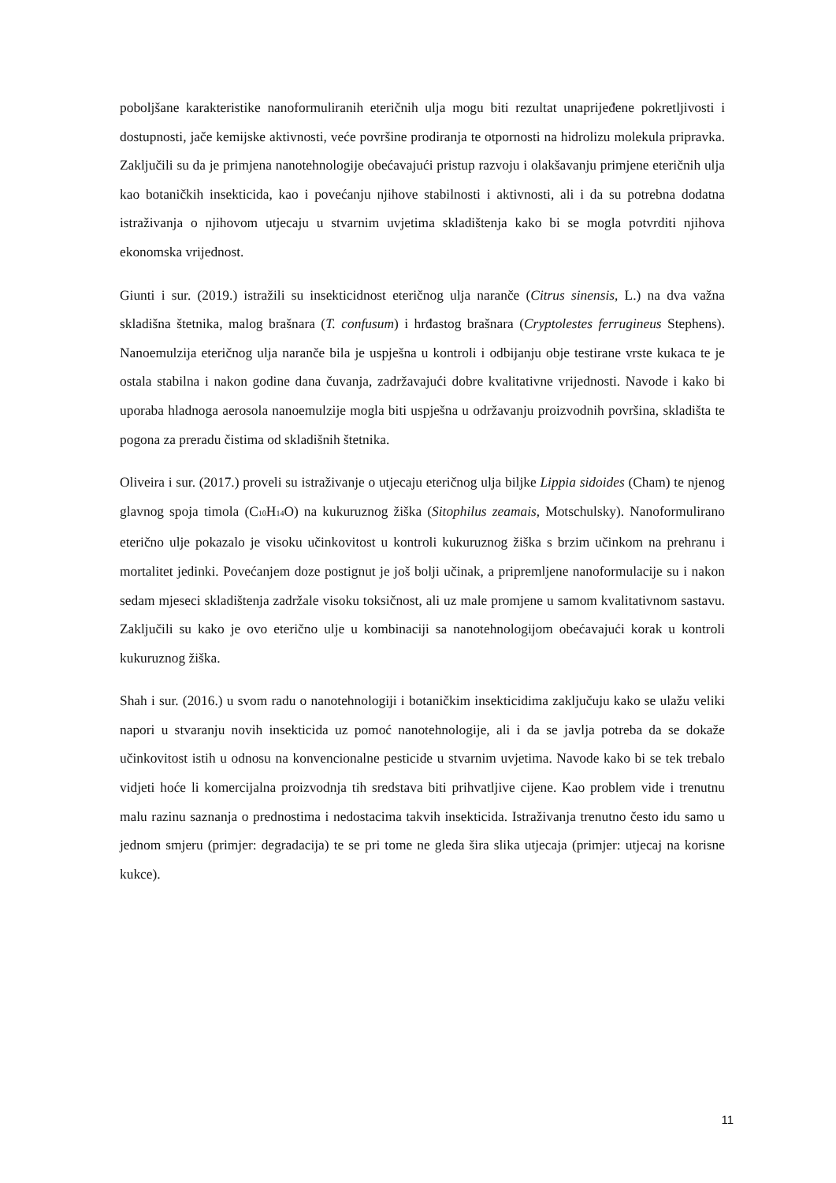poboljšane karakteristike nanoformuliranih eteričnih ulja mogu biti rezultat unaprijeđene pokretljivosti i dostupnosti, jače kemijske aktivnosti, veće površine prodiranja te otpornosti na hidrolizu molekula pripravka. Zaključili su da je primjena nanotehnologije obećavajući pristup razvoju i olakšavanju primjene eteričnih ulja kao botaničkih insekticida, kao i povećanju njihove stabilnosti i aktivnosti, ali i da su potrebna dodatna istraživanja o njihovom utjecaju u stvarnim uvjetima skladištenja kako bi se mogla potvrditi njihova ekonomska vrijednost.
Giunti i sur. (2019.) istražili su insekticidnost eteričnog ulja naranče (Citrus sinensis, L.) na dva važna skladišna štetnika, malog brašnara (T. confusum) i hrđastog brašnara (Cryptolestes ferrugineus Stephens). Nanoemulzija eteričnog ulja naranče bila je uspješna u kontroli i odbijanju obje testirane vrste kukaca te je ostala stabilna i nakon godine dana čuvanja, zadržavajući dobre kvalitativne vrijednosti. Navode i kako bi uporaba hladnoga aerosola nanoemulzije mogla biti uspješna u održavanju proizvodnih površina, skladišta te pogona za preradu čistima od skladišnih štetnika.
Oliveira i sur. (2017.) proveli su istraživanje o utjecaju eteričnog ulja biljke Lippia sidoides (Cham) te njenog glavnog spoja timola (C<sub>10</sub>H<sub>14</sub>O) na kukuruznog žiška (Sitophilus zeamais, Motschulsky). Nanoformulirano eterično ulje pokazalo je visoku učinkovitost u kontroli kukuruznog žiška s brzim učinkom na prehranu i mortalitet jedinki. Povećanjem doze postignut je još bolji učinak, a pripremljene nanoformulacije su i nakon sedam mjeseci skladištenja zadržale visoku toksičnost, ali uz male promjene u samom kvalitativnom sastavu. Zaključili su kako je ovo eterično ulje u kombinaciji sa nanotehnologijom obećavajući korak u kontroli kukuruznog žiška.
Shah i sur. (2016.) u svom radu o nanotehnologiji i botaničkim insekticidima zaključuju kako se ulažu veliki napori u stvaranju novih insekticida uz pomoć nanotehnologije, ali i da se javlja potreba da se dokaže učinkovitost istih u odnosu na konvencionalne pesticide u stvarnim uvjetima. Navode kako bi se tek trebalo vidjeti hoće li komercijalna proizvodnja tih sredstava biti prihvatljive cijene. Kao problem vide i trenutnu malu razinu saznanja o prednostima i nedostacima takvih insekticida. Istraživanja trenutno često idu samo u jednom smjeru (primjer: degradacija) te se pri tome ne gleda šira slika utjecaja (primjer: utjecaj na korisne kukce).
11